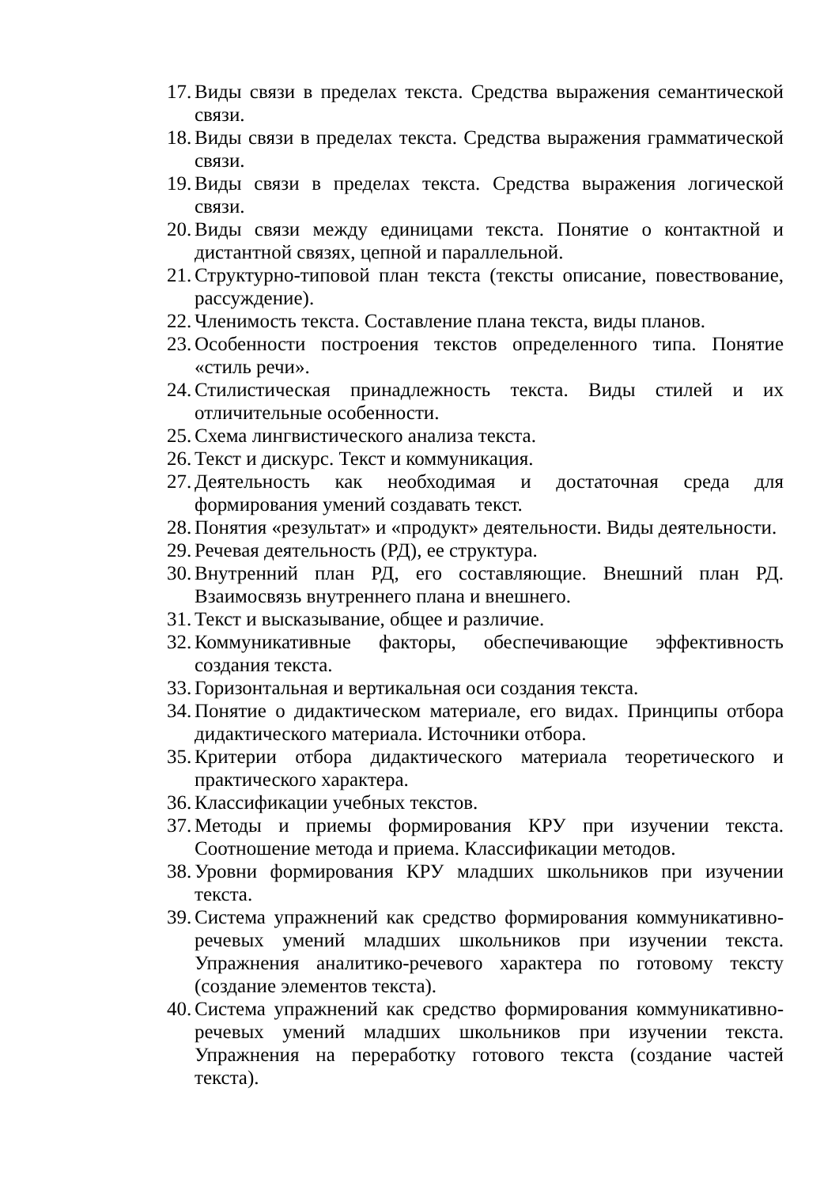17. Виды связи в пределах текста. Средства выражения семантической связи.
18. Виды связи в пределах текста. Средства выражения грамматической связи.
19. Виды связи в пределах текста. Средства выражения логической связи.
20. Виды связи между единицами текста. Понятие о контактной и дистантной связях, цепной и параллельной.
21. Структурно-типовой план текста (тексты описание, повествование, рассуждение).
22. Членимость текста. Составление плана текста, виды планов.
23. Особенности построения текстов определенного типа. Понятие «стиль речи».
24. Стилистическая принадлежность текста. Виды стилей и их отличительные особенности.
25. Схема лингвистического анализа текста.
26. Текст и дискурс. Текст и коммуникация.
27. Деятельность как необходимая и достаточная среда для формирования умений создавать текст.
28. Понятия «результат» и «продукт» деятельности. Виды деятельности.
29. Речевая деятельность (РД), ее структура.
30. Внутренний план РД, его составляющие. Внешний план РД. Взаимосвязь внутреннего плана и внешнего.
31. Текст и высказывание, общее и различие.
32. Коммуникативные факторы, обеспечивающие эффективность создания текста.
33. Горизонтальная и вертикальная оси создания текста.
34. Понятие о дидактическом материале, его видах. Принципы отбора дидактического материала. Источники отбора.
35. Критерии отбора дидактического материала теоретического и практического характера.
36. Классификации учебных текстов.
37. Методы и приемы формирования КРУ при изучении текста. Соотношение метода и приема. Классификации методов.
38. Уровни формирования КРУ младших школьников при изучении текста.
39. Система упражнений как средство формирования коммуникативно-речевых умений младших школьников при изучении текста. Упражнения аналитико-речевого характера по готовому тексту (создание элементов текста).
40. Система упражнений как средство формирования коммуникативно-речевых умений младших школьников при изучении текста. Упражнения на переработку готового текста (создание частей текста).